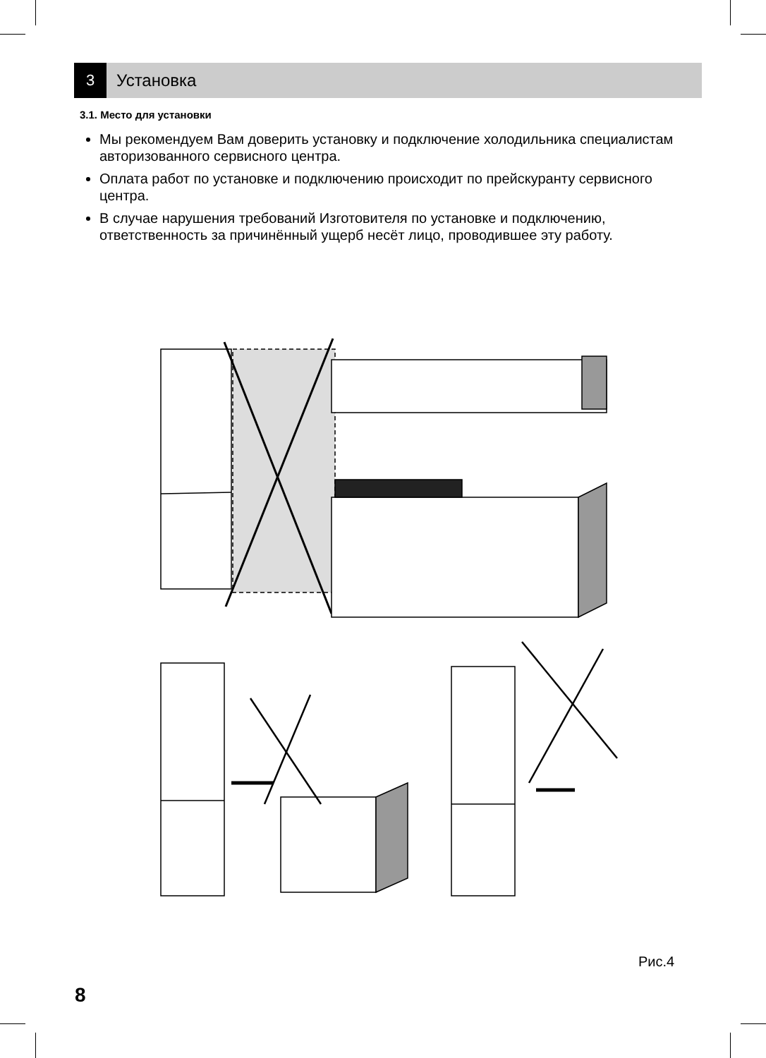3
Установка
3.1. Место для установки
Мы рекомендуем Вам доверить установку и подключение холодильника специалистам авторизованного сервисного центра.
Оплата работ по установке и подключению происходит по прейскуранту сервисного центра.
В случае нарушения требований Изготовителя по установке и подключению, ответственность за причинённый ущерб несёт лицо, проводившее эту работу.
Рис.4
8